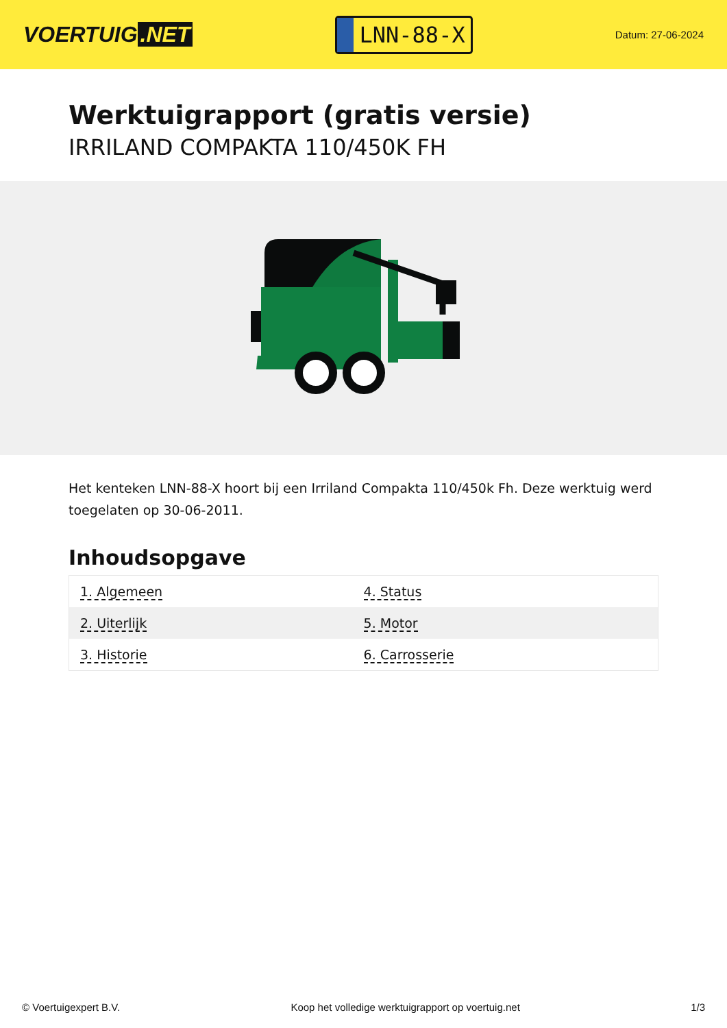VOERTUIG.NET
LNN-88-X
Datum: 27-06-2024
Werktuigrapport (gratis versie)
IRRILAND COMPAKTA 110/450K FH
Het kenteken LNN-88-X hoort bij een Irriland Compakta 110/450k Fh. Deze werktuig werd toegelaten op 30-06-2011.
Inhoudsopgave
| 1. Algemeen | 4. Status |
| 2. Uiterlijk | 5. Motor |
| 3. Historie | 6. Carrosserie |
© Voertuigexpert B.V. Koop het volledige werktuigrapport op voertuig.net 1/3